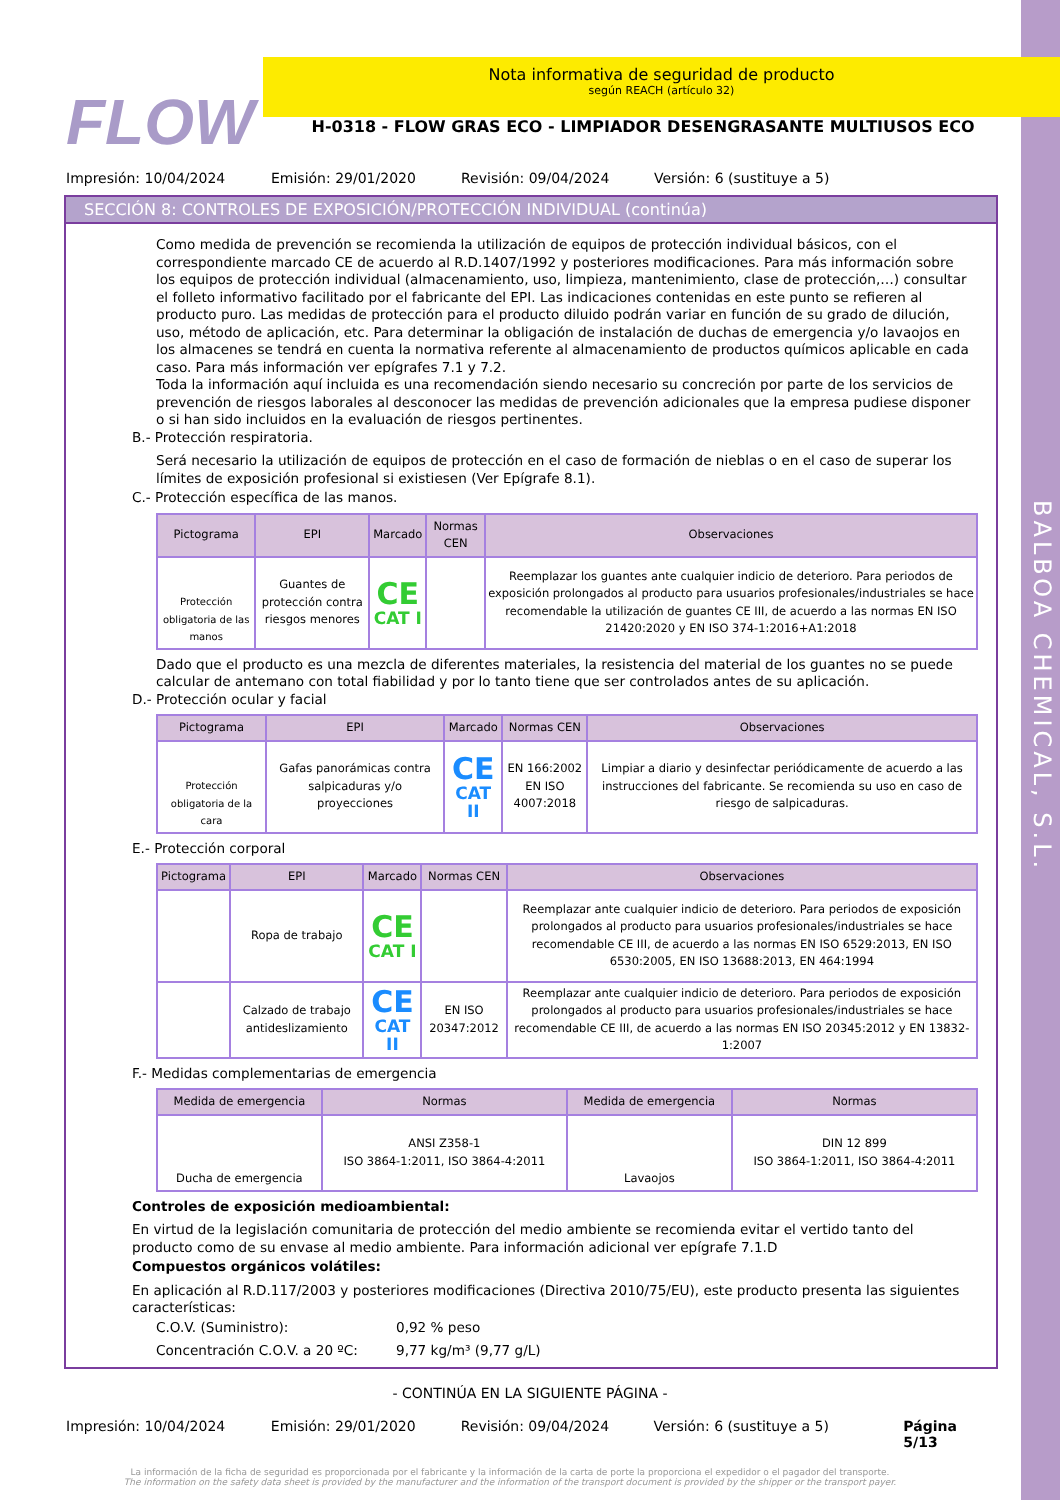BALBOA CHEMICAL, S.L.
FLOW
Nota informativa de seguridad de producto
según REACH (artículo 32)
H-0318 - FLOW GRAS ECO - LIMPIADOR DESENGRASANTE MULTIUSOS ECO
Impresión: 10/04/2024 Emisión: 29/01/2020 Revisión: 09/04/2024 Versión: 6 (sustituye a 5)
SECCIÓN 8: CONTROLES DE EXPOSICIÓN/PROTECCIÓN INDIVIDUAL (continúa)
Como medida de prevención se recomienda la utilización de equipos de protección individual básicos, con el correspondiente marcado CE de acuerdo al R.D.1407/1992 y posteriores modificaciones. Para más información sobre los equipos de protección individual (almacenamiento, uso, limpieza, mantenimiento, clase de protección,…) consultar el folleto informativo facilitado por el fabricante del EPI. Las indicaciones contenidas en este punto se refieren al producto puro. Las medidas de protección para el producto diluido podrán variar en función de su grado de dilución, uso, método de aplicación, etc. Para determinar la obligación de instalación de duchas de emergencia y/o lavaojos en los almacenes se tendrá en cuenta la normativa referente al almacenamiento de productos químicos aplicable en cada caso. Para más información ver epígrafes 7.1 y 7.2.
Toda la información aquí incluida es una recomendación siendo necesario su concreción por parte de los servicios de prevención de riesgos laborales al desconocer las medidas de prevención adicionales que la empresa pudiese disponer o si han sido incluidos en la evaluación de riesgos pertinentes.
B.- Protección respiratoria.
Será necesario la utilización de equipos de protección en el caso de formación de nieblas o en el caso de superar los límites de exposición profesional si existiesen (Ver Epígrafe 8.1).
C.- Protección específica de las manos.
| Pictograma | EPI | Marcado | Normas CEN | Observaciones |
| --- | --- | --- | --- | --- |
| Protección obligatoria de las manos | Guantes de protección contra riesgos menores | CE CAT I | | Reemplazar los guantes ante cualquier indicio de deterioro. Para periodos de exposición prolongados al producto para usuarios profesionales/industriales se hace recomendable la utilización de guantes CE III, de acuerdo a las normas EN ISO 21420:2020 y EN ISO 374-1:2016+A1:2018 |
Dado que el producto es una mezcla de diferentes materiales, la resistencia del material de los guantes no se puede calcular de antemano con total fiabilidad y por lo tanto tiene que ser controlados antes de su aplicación.
D.- Protección ocular y facial
| Pictograma | EPI | Marcado | Normas CEN | Observaciones |
| --- | --- | --- | --- | --- |
| Protección obligatoria de la cara | Gafas panorámicas contra salpicaduras y/o proyecciones | CE CAT II | EN 166:2002 EN ISO 4007:2018 | Limpiar a diario y desinfectar periódicamente de acuerdo a las instrucciones del fabricante. Se recomienda su uso en caso de riesgo de salpicaduras. |
E.- Protección corporal
| Pictograma | EPI | Marcado | Normas CEN | Observaciones |
| --- | --- | --- | --- | --- |
| | Ropa de trabajo | CE CAT I | | Reemplazar ante cualquier indicio de deterioro. Para periodos de exposición prolongados al producto para usuarios profesionales/industriales se hace recomendable CE III, de acuerdo a las normas EN ISO 6529:2013, EN ISO 6530:2005, EN ISO 13688:2013, EN 464:1994 |
| | Calzado de trabajo antideslizamiento | CE CAT II | EN ISO 20347:2012 | Reemplazar ante cualquier indicio de deterioro. Para periodos de exposición prolongados al producto para usuarios profesionales/industriales se hace recomendable CE III, de acuerdo a las normas EN ISO 20345:2012 y EN 13832-1:2007 |
F.- Medidas complementarias de emergencia
| Medida de emergencia | Normas | Medida de emergencia | Normas |
| --- | --- | --- | --- |
| Ducha de emergencia | ANSI Z358-1 ISO 3864-1:2011, ISO 3864-4:2011 | Lavaojos | DIN 12 899 ISO 3864-1:2011, ISO 3864-4:2011 |
Controles de exposición medioambiental:
En virtud de la legislación comunitaria de protección del medio ambiente se recomienda evitar el vertido tanto del producto como de su envase al medio ambiente. Para información adicional ver epígrafe 7.1.D
Compuestos orgánicos volátiles:
En aplicación al R.D.117/2003 y posteriores modificaciones (Directiva 2010/75/EU), este producto presenta las siguientes características:
C.O.V. (Suministro): 0,92 % peso
Concentración C.O.V. a 20 ºC: 9,77 kg/m³ (9,77 g/L)
- CONTINÚA EN LA SIGUIENTE PÁGINA -
Impresión: 10/04/2024 Emisión: 29/01/2020 Revisión: 09/04/2024 Versión: 6 (sustituye a 5) Página 5/13
La información de la ficha de seguridad es proporcionada por el fabricante y la información de la carta de porte la proporciona el expedidor o el pagador del transporte.
The information on the safety data sheet is provided by the manufacturer and the information of the transport document is provided by the shipper or the transport payer.